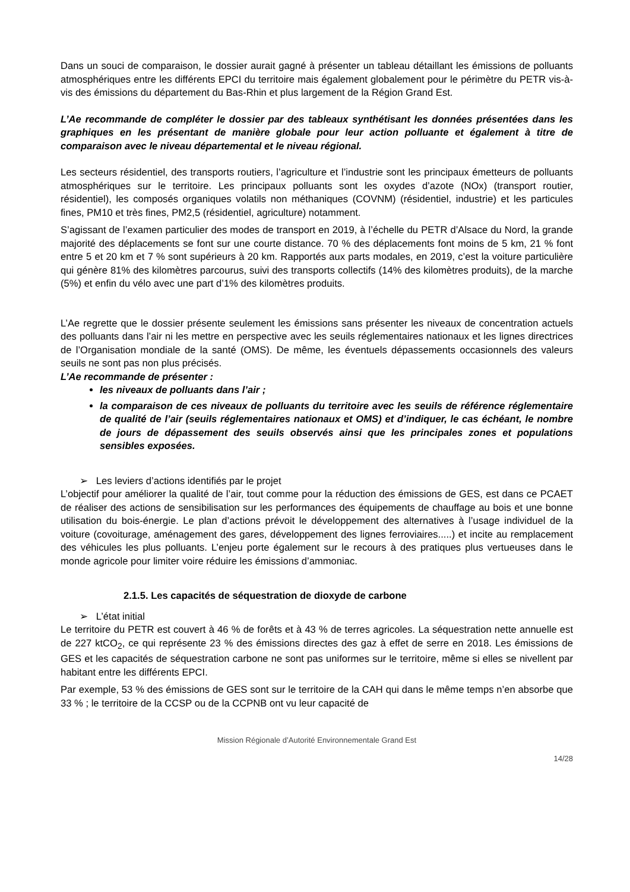Dans un souci de comparaison, le dossier aurait gagné à présenter un tableau détaillant les émissions de polluants atmosphériques entre les différents EPCI du territoire mais également globalement pour le périmètre du PETR vis-à-vis des émissions du département du Bas-Rhin et plus largement de la Région Grand Est.
L’Ae recommande de compléter le dossier par des tableaux synthétisant les données présentées dans les graphiques en les présentant de manière globale pour leur action polluante et également à titre de comparaison avec le niveau départemental et le niveau régional.
Les secteurs résidentiel, des transports routiers, l’agriculture et l’industrie sont les principaux émetteurs de polluants atmosphériques sur le territoire. Les principaux polluants sont les oxydes d’azote (NOx) (transport routier, résidentiel), les composés organiques volatils non méthaniques (COVNM) (résidentiel, industrie) et les particules fines, PM10 et très fines, PM2,5 (résidentiel, agriculture) notamment.
S’agissant de l’examen particulier des modes de transport en 2019, à l’échelle du PETR d’Alsace du Nord, la grande majorité des déplacements se font sur une courte distance. 70 % des déplacements font moins de 5 km, 21 % font entre 5 et 20 km et 7 % sont supérieurs à 20 km. Rapportés aux parts modales, en 2019, c’est la voiture particulière qui génère 81% des kilomètres parcourus, suivi des transports collectifs (14% des kilomètres produits), de la marche (5%) et enfin du vélo avec une part d’1% des kilomètres produits.
L’Ae regrette que le dossier présente seulement les émissions sans présenter les niveaux de concentration actuels des polluants dans l’air ni les mettre en perspective avec les seuils réglementaires nationaux et les lignes directrices de l’Organisation mondiale de la santé (OMS). De même, les éventuels dépassements occasionnels des valeurs seuils ne sont pas non plus précisés.
L’Ae recommande de présenter :
les niveaux de polluants dans l’air ;
la comparaison de ces niveaux de polluants du territoire avec les seuils de référence réglementaire de qualité de l’air (seuils réglementaires nationaux et OMS) et d’indiquer, le cas échéant, le nombre de jours de dépassement des seuils observés ainsi que les principales zones et populations sensibles exposées.
➢ Les leviers d’actions identifiés par le projet
L’objectif pour améliorer la qualité de l’air, tout comme pour la réduction des émissions de GES, est dans ce PCAET de réaliser des actions de sensibilisation sur les performances des équipements de chauffage au bois et une bonne utilisation du bois-énergie. Le plan d’actions prévoit le développement des alternatives à l’usage individuel de la voiture (covoiturage, aménagement des gares, développement des lignes ferroviaires.....) et incite au remplacement des véhicules les plus polluants. L’enjeu porte également sur le recours à des pratiques plus vertueuses dans le monde agricole pour limiter voire réduire les émissions d’ammoniac.
2.1.5. Les capacités de séquestration de dioxyde de carbone
➢ L’état initial
Le territoire du PETR est couvert à 46 % de forêts et à 43 % de terres agricoles. La séquestration nette annuelle est de 227 ktCO<sub>2</sub>, ce qui représente 23 % des émissions directes des gaz à effet de serre en 2018. Les émissions de GES et les capacités de séquestration carbone ne sont pas uniformes sur le territoire, même si elles se nivellent par habitant entre les différents EPCI.
Par exemple, 53 % des émissions de GES sont sur le territoire de la CAH qui dans le même temps n’en absorbe que 33 % ; le territoire de la CCSP ou de la CCPNB ont vu leur capacité de
Mission Régionale d’Autorité Environnementale Grand Est
14/28